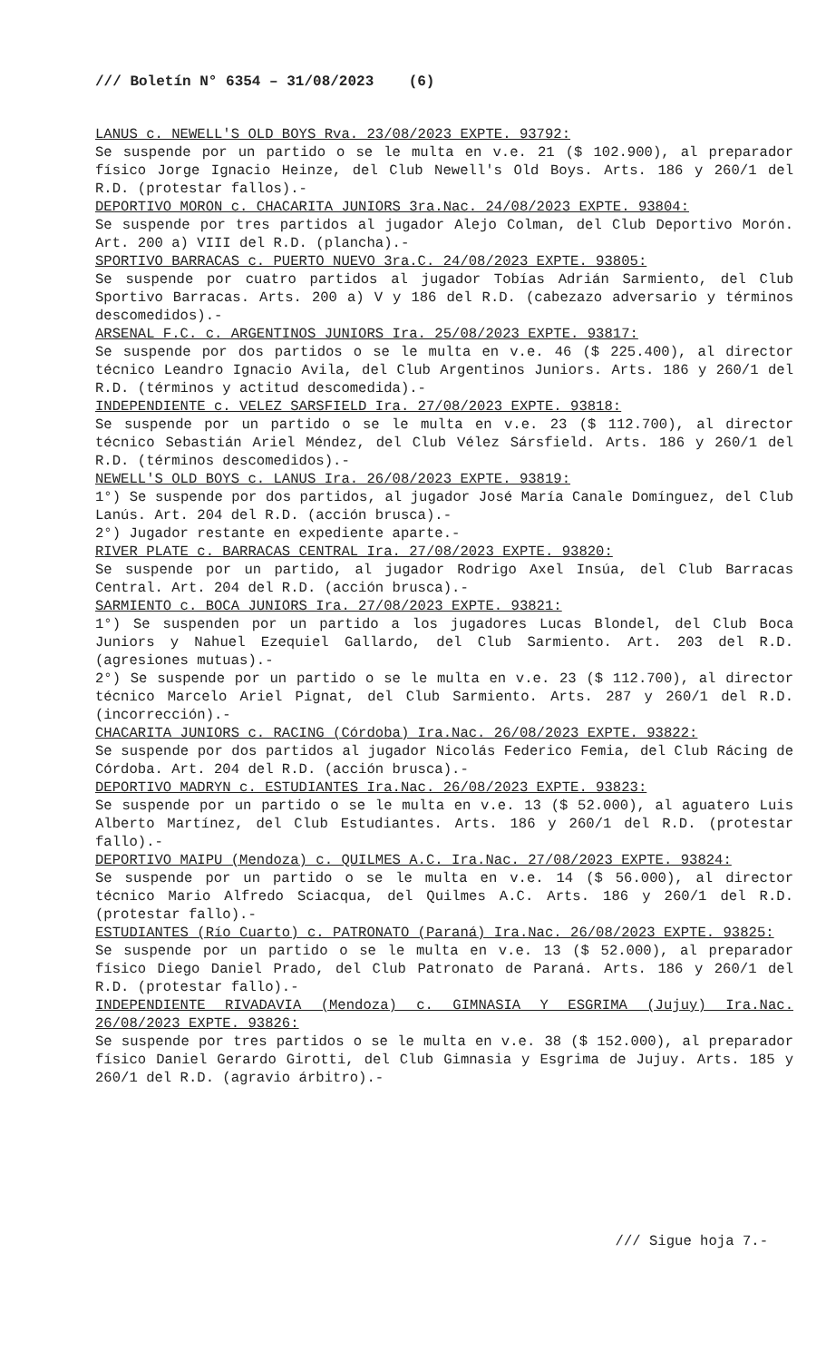/// Boletín N° 6354 – 31/08/2023 (6)
LANUS c. NEWELL'S OLD BOYS Rva. 23/08/2023 EXPTE. 93792:
Se suspende por un partido o se le multa en v.e. 21 ($ 102.900), al preparador físico Jorge Ignacio Heinze, del Club Newell's Old Boys. Arts. 186 y 260/1 del R.D. (protestar fallos).-
DEPORTIVO MORON c. CHACARITA JUNIORS 3ra.Nac. 24/08/2023 EXPTE. 93804:
Se suspende por tres partidos al jugador Alejo Colman, del Club Deportivo Morón. Art. 200 a) VIII del R.D. (plancha).-
SPORTIVO BARRACAS c. PUERTO NUEVO 3ra.C. 24/08/2023 EXPTE. 93805:
Se suspende por cuatro partidos al jugador Tobías Adrián Sarmiento, del Club Sportivo Barracas. Arts. 200 a) V y 186 del R.D. (cabezazo adversario y términos descomedidos).-
ARSENAL F.C. c. ARGENTINOS JUNIORS Ira. 25/08/2023 EXPTE. 93817:
Se suspende por dos partidos o se le multa en v.e. 46 ($ 225.400), al director técnico Leandro Ignacio Avila, del Club Argentinos Juniors. Arts. 186 y 260/1 del R.D. (términos y actitud descomedida).-
INDEPENDIENTE c. VELEZ SARSFIELD Ira. 27/08/2023 EXPTE. 93818:
Se suspende por un partido o se le multa en v.e. 23 ($ 112.700), al director técnico Sebastián Ariel Méndez, del Club Vélez Sársfield. Arts. 186 y 260/1 del R.D. (términos descomedidos).-
NEWELL'S OLD BOYS c. LANUS Ira. 26/08/2023 EXPTE. 93819:
1°) Se suspende por dos partidos, al jugador José María Canale Domínguez, del Club Lanús. Art. 204 del R.D. (acción brusca).-
2°) Jugador restante en expediente aparte.-
RIVER PLATE c. BARRACAS CENTRAL Ira. 27/08/2023 EXPTE. 93820:
Se suspende por un partido, al jugador Rodrigo Axel Insúa, del Club Barracas Central. Art. 204 del R.D. (acción brusca).-
SARMIENTO c. BOCA JUNIORS Ira. 27/08/2023 EXPTE. 93821:
1°) Se suspenden por un partido a los jugadores Lucas Blondel, del Club Boca Juniors y Nahuel Ezequiel Gallardo, del Club Sarmiento. Art. 203 del R.D. (agresiones mutuas).-
2°) Se suspende por un partido o se le multa en v.e. 23 ($ 112.700), al director técnico Marcelo Ariel Pignat, del Club Sarmiento. Arts. 287 y 260/1 del R.D. (incorrección).-
CHACARITA JUNIORS c. RACING (Córdoba) Ira.Nac. 26/08/2023 EXPTE. 93822:
Se suspende por dos partidos al jugador Nicolás Federico Femia, del Club Rácing de Córdoba. Art. 204 del R.D. (acción brusca).-
DEPORTIVO MADRYN c. ESTUDIANTES Ira.Nac. 26/08/2023 EXPTE. 93823:
Se suspende por un partido o se le multa en v.e. 13 ($ 52.000), al aguatero Luis Alberto Martínez, del Club Estudiantes. Arts. 186 y 260/1 del R.D. (protestar fallo).-
DEPORTIVO MAIPU (Mendoza) c. QUILMES A.C. Ira.Nac. 27/08/2023 EXPTE. 93824:
Se suspende por un partido o se le multa en v.e. 14 ($ 56.000), al director técnico Mario Alfredo Sciacqua, del Quilmes A.C. Arts. 186 y 260/1 del R.D. (protestar fallo).-
ESTUDIANTES (Río Cuarto) c. PATRONATO (Paraná) Ira.Nac. 26/08/2023 EXPTE. 93825:
Se suspende por un partido o se le multa en v.e. 13 ($ 52.000), al preparador físico Diego Daniel Prado, del Club Patronato de Paraná. Arts. 186 y 260/1 del R.D. (protestar fallo).-
INDEPENDIENTE RIVADAVIA (Mendoza) c. GIMNASIA Y ESGRIMA (Jujuy) Ira.Nac. 26/08/2023 EXPTE. 93826:
Se suspende por tres partidos o se le multa en v.e. 38 ($ 152.000), al preparador físico Daniel Gerardo Girotti, del Club Gimnasia y Esgrima de Jujuy. Arts. 185 y 260/1 del R.D. (agravio árbitro).-
/// Sigue hoja 7.-